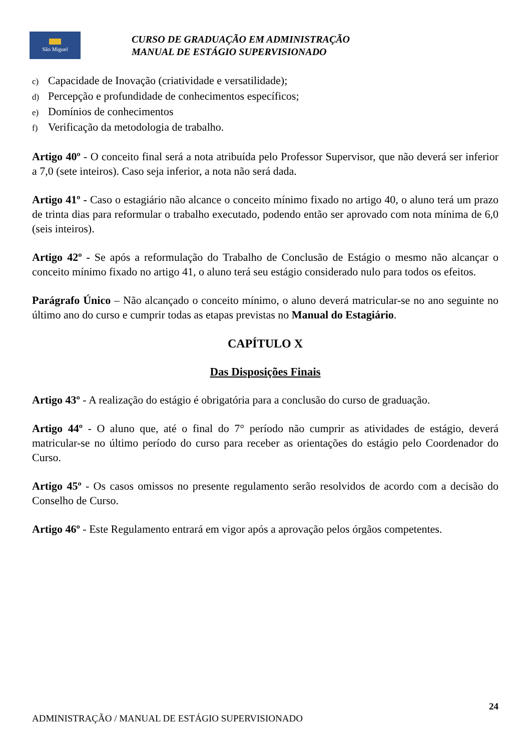São Miguel
CURSO DE GRADUAÇÃO EM ADMINISTRAÇÃO
MANUAL DE ESTÁGIO SUPERVISIONADO
c) Capacidade de Inovação (criatividade e versatilidade);
d) Percepção e profundidade de conhecimentos específicos;
e) Domínios de conhecimentos
f) Verificação da metodologia de trabalho.
Artigo 40º - O conceito final será a nota atribuída pelo Professor Supervisor, que não deverá ser inferior a 7,0 (sete inteiros). Caso seja inferior, a nota não será dada.
Artigo 41º - Caso o estagiário não alcance o conceito mínimo fixado no artigo 40, o aluno terá um prazo de trinta dias para reformular o trabalho executado, podendo então ser aprovado com nota mínima de 6,0 (seis inteiros).
Artigo 42º - Se após a reformulação do Trabalho de Conclusão de Estágio o mesmo não alcançar o conceito mínimo fixado no artigo 41, o aluno terá seu estágio considerado nulo para todos os efeitos.
Parágrafo Único – Não alcançado o conceito mínimo, o aluno deverá matricular-se no ano seguinte no último ano do curso e cumprir todas as etapas previstas no Manual do Estagiário.
CAPÍTULO X
Das Disposições Finais
Artigo 43º - A realização do estágio é obrigatória para a conclusão do curso de graduação.
Artigo 44º - O aluno que, até o final do 7° período não cumprir as atividades de estágio, deverá matricular-se no último período do curso para receber as orientações do estágio pelo Coordenador do Curso.
Artigo 45º - Os casos omissos no presente regulamento serão resolvidos de acordo com a decisão do Conselho de Curso.
Artigo 46º - Este Regulamento entrará em vigor após a aprovação pelos órgãos competentes.
24
ADMINISTRAÇÃO / MANUAL DE ESTÁGIO SUPERVISIONADO